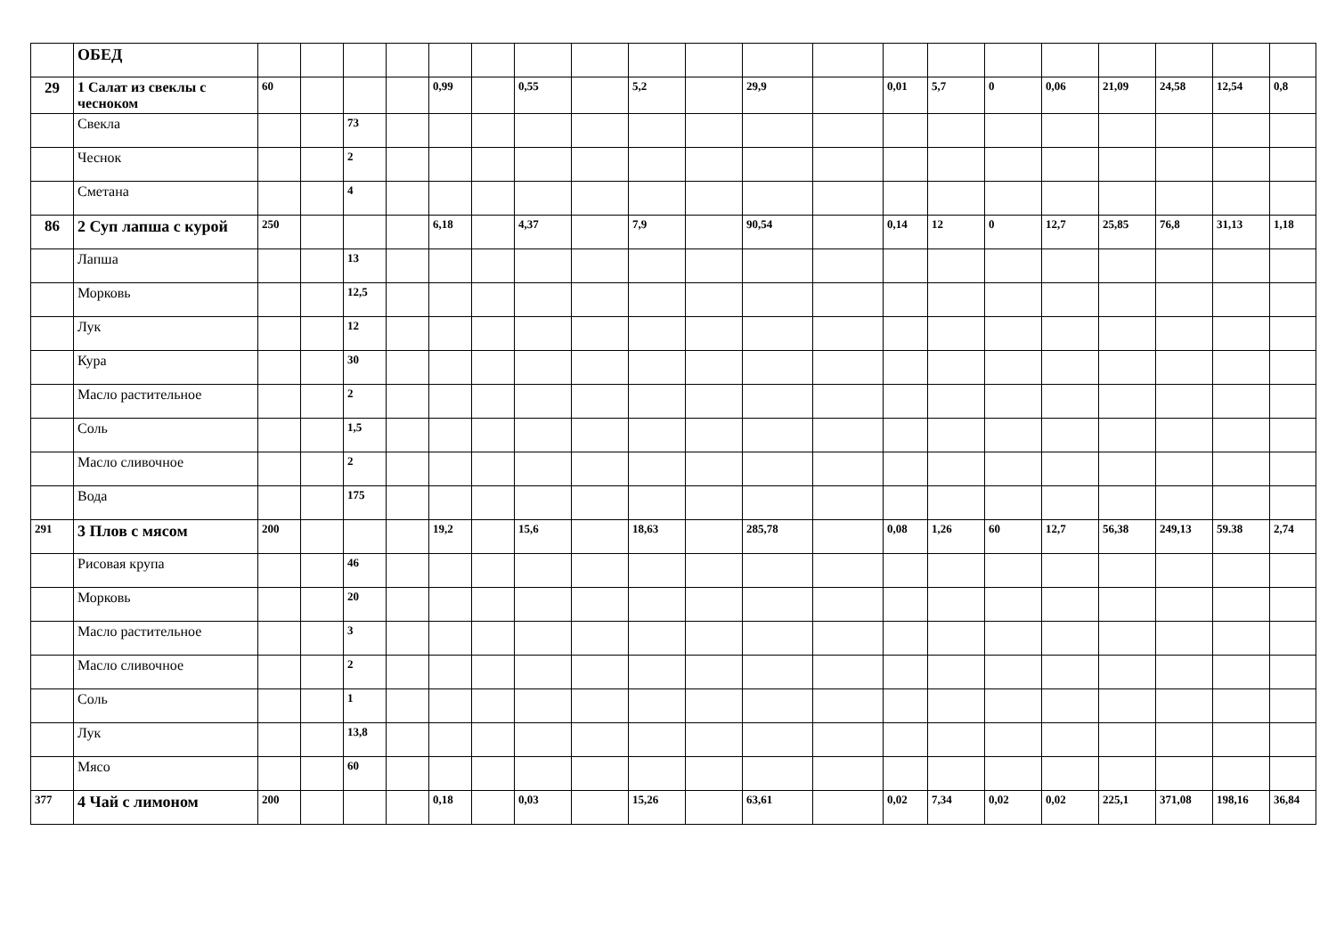| | ОБЕД | | | | | | | | | | | | | | | | | | | | |
| 29 | 1 Салат из свеклы с чесноком | 60 | | | | 0,99 | | 0,55 | | 5,2 | | 29,9 | | 0,01 | 5,7 | 0 | 0,06 | 21,09 | 24,58 | 12,54 | 0,8 |
| | Свекла | | | 73 | | | | | | | | | | | | | | | | | |
| | Чеснок | | | 2 | | | | | | | | | | | | | | | | | |
| | Сметана | | | 4 | | | | | | | | | | | | | | | | | |
| 86 | 2 Суп лапша с курой | 250 | | | | 6,18 | | 4,37 | | 7,9 | | 90,54 | | 0,14 | 12 | 0 | 12,7 | 25,85 | 76,8 | 31,13 | 1,18 |
| | Лапша | | | 13 | | | | | | | | | | | | | | | | | |
| | Морковь | | | 12,5 | | | | | | | | | | | | | | | | | |
| | Лук | | | 12 | | | | | | | | | | | | | | | | | |
| | Кура | | | 30 | | | | | | | | | | | | | | | | | |
| | Масло растительное | | | 2 | | | | | | | | | | | | | | | | | |
| | Соль | | | 1,5 | | | | | | | | | | | | | | | | | |
| | Масло сливочное | | | 2 | | | | | | | | | | | | | | | | | |
| | Вода | | | 175 | | | | | | | | | | | | | | | | | |
| 291 | 3 Плов с мясом | 200 | | | | 19,2 | | 15,6 | | 18,63 | | 285,78 | | 0,08 | 1,26 | 60 | 12,7 | 56,38 | 249,13 | 59.38 | 2,74 |
| | Рисовая крупа | | | 46 | | | | | | | | | | | | | | | | | |
| | Морковь | | | 20 | | | | | | | | | | | | | | | | | |
| | Масло растительное | | | 3 | | | | | | | | | | | | | | | | | |
| | Масло сливочное | | | 2 | | | | | | | | | | | | | | | | | |
| | Соль | | | 1 | | | | | | | | | | | | | | | | | |
| | Лук | | | 13,8 | | | | | | | | | | | | | | | | | |
| | Мясо | | | 60 | | | | | | | | | | | | | | | | | |
| 377 | 4 Чай с лимоном | 200 | | | | 0,18 | | 0,03 | | 15,26 | | 63,61 | | 0,02 | 7,34 | 0,02 | 0,02 | 225,1 | 371,08 | 198,16 | 36,84 |